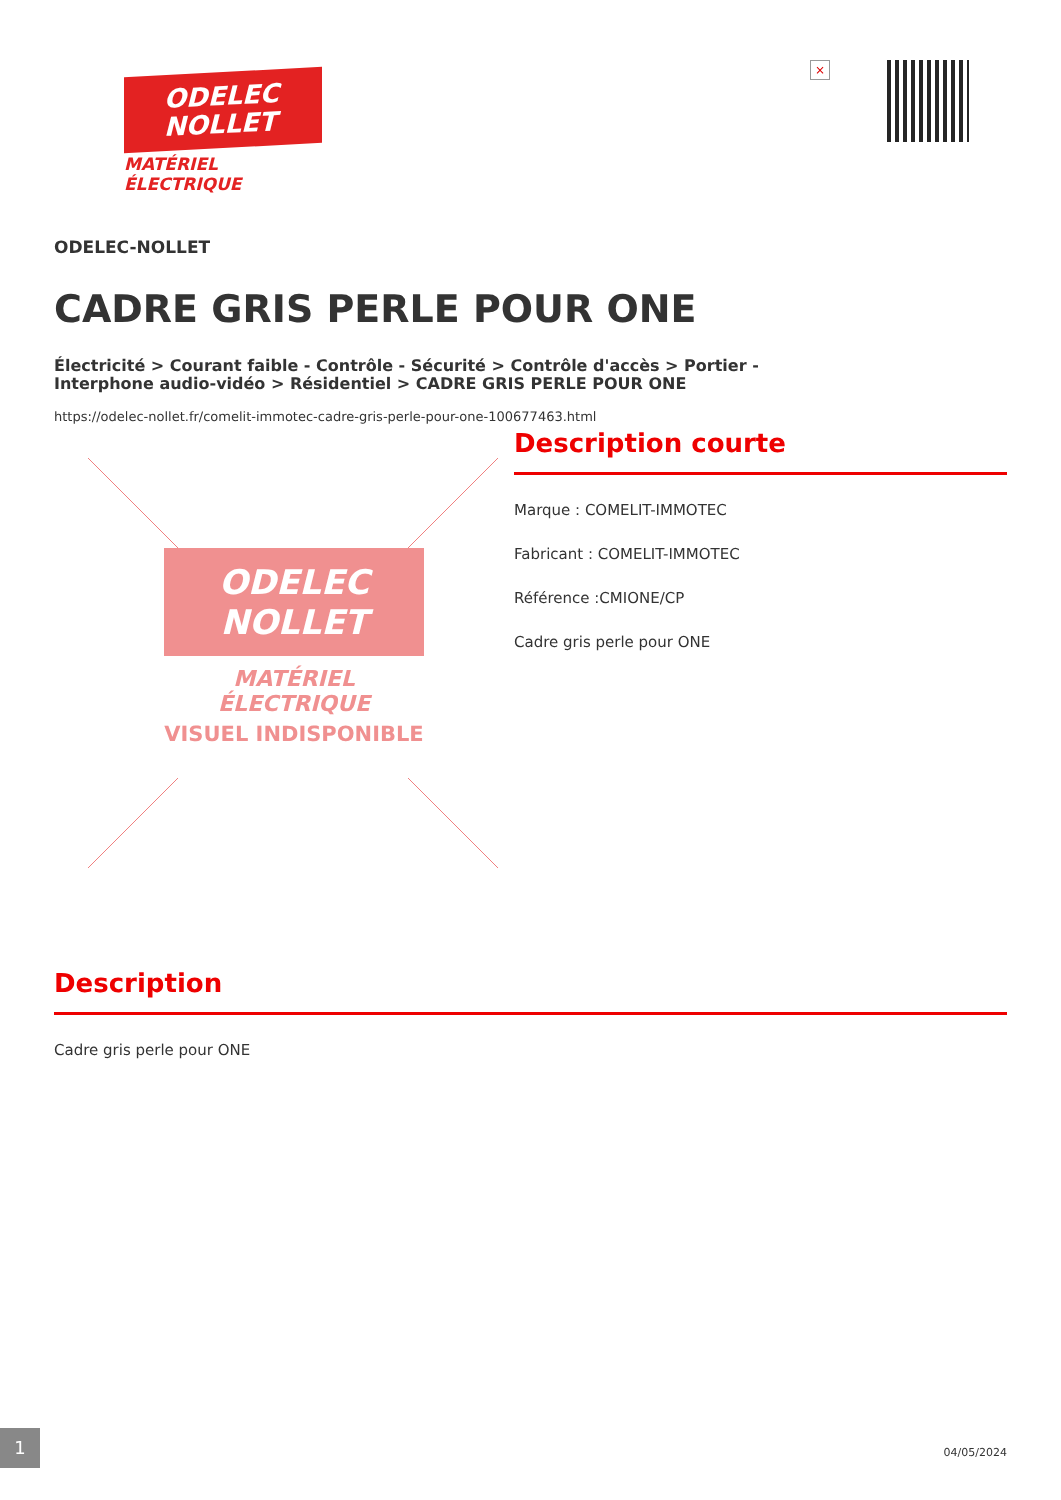ODELEC
NOLLET
MATÉRIEL
ÉLECTRIQUE
×
ODELEC-NOLLET
CADRE GRIS PERLE POUR ONE
Électricité > Courant faible - Contrôle - Sécurité > Contrôle d'accès > Portier - Interphone audio-vidéo > Résidentiel > CADRE GRIS PERLE POUR ONE
https://odelec-nollet.fr/comelit-immotec-cadre-gris-perle-pour-one-100677463.html
ODELEC
NOLLET
MATÉRIEL
ÉLECTRIQUE
VISUEL INDISPONIBLE
Description courte
Marque : COMELIT-IMMOTEC
Fabricant : COMELIT-IMMOTEC
Référence :CMIONE/CP
Cadre gris perle pour ONE
Description
Cadre gris perle pour ONE
1
04/05/2024